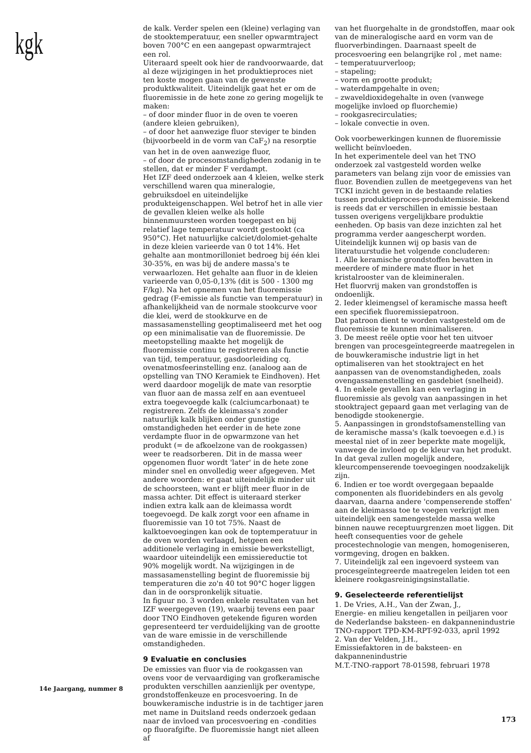kgk
14e Jaargang, nummer 8
de kalk. Verder spelen een (kleine) verlaging van de stooktemperatuur, een sneller opwarmtraject boven 700°C en een aangepast opwarmtraject een rol.
Uiteraard speelt ook hier de randvoorwaarde, dat al deze wijzigingen in het produktieproces niet ten koste mogen gaan van de gewenste produktkwaliteit. Uiteindelijk gaat het er om de fluoremissie in de hete zone zo gering mogelijk te maken:
– of door minder fluor in de oven te voeren (andere kleien gebruiken),
– of door het aanwezige fluor steviger te binden (bijvoorbeeld in de vorm van CaF<sub>2</sub>) na resorptie van het in de oven aanwezige fluor,
– of door de procesomstandigheden zodanig in te stellen, dat er minder F verdampt.
Het IZF deed onderzoek aan 4 kleien, welke sterk verschillend waren qua mineralogie, gebruiksdoel en uiteindelijke produkteigenschappen. Wel betrof het in alle vier de gevallen kleien welke als holle binnenmuursteen worden toegepast en bij relatief lage temperatuur wordt gestookt (ca 950°C). Het natuurlijke calciet/dolomiet-gehalte in deze kleien varieerde van 0 tot 14%. Het gehalte aan montmorilloniet bedroeg bij één klei 30-35%, en was bij de andere massa's te verwaarlozen. Het gehalte aan fluor in de kleien varieerde van 0,05-0,13% (dit is 500 - 1300 mg F/kg). Na het opnemen van het fluoremissie gedrag (F-emissie als functie van temperatuur) in afhankelijkheid van de normale stookcurve voor die klei, werd de stookkurve en de massasamenstelling geoptimaliseerd met het oog op een minimalisatie van de fluoremissie. De meetopstelling maakte het mogelijk de fluoremissie continu te registreren als functie van tijd, temperatuur, gasdoorleiding cq. ovenatmosfeerinstelling enz. (analoog aan de opstelling van TNO Keramiek te Eindhoven). Het werd daardoor mogelijk de mate van resorptie van fluor aan de massa zelf en aan eventueel extra toegevoegde kalk (calciumcarbonaat) te registreren. Zelfs de kleimassa's zonder natuurlijk kalk blijken onder gunstige omstandigheden het eerder in de hete zone verdampte fluor in de opwarmzone van het produkt (= de afkoelzone van de rookgassen) weer te readsorberen. Dit in de massa weer opgenomen fluor wordt 'later' in de hete zone minder snel en onvolledig weer afgegeven. Met andere woorden: er gaat uiteindelijk minder uit de schoorsteen, want er blijft meer fluor in de massa achter. Dit effect is uiteraard sterker indien extra kalk aan de kleimassa wordt toegevoegd. De kalk zorgt voor een afname in fluoremissie van 10 tot 75%. Naast de kalktoevoegingen kan ook de toptemperatuur in de oven worden verlaagd, hetgeen een additionele verlaging in emissie bewerkstelligt, waardoor uiteindelijk een emissiereductie tot 90% mogelijk wordt. Na wijzigingen in de massasamenstelling begint de fluoremissie bij temperaturen die zo'n 40 tot 90°C hoger liggen dan in de oorspronkelijk situatie.
In figuur no. 3 worden enkele resultaten van het IZF weergegeven (19), waarbij tevens een paar door TNO Eindhoven getekende figuren worden gepresenteerd ter verduidelijking van de grootte van de ware emissie in de verschillende omstandigheden.
9 Evaluatie en conclusies
De emissies van fluor via de rookgassen van ovens voor de vervaardiging van grofkeramische produkten verschillen aanzienlijk per oventype, grondstoffenkeuze en procesvoering. In de bouwkeramische industrie is in de tachtiger jaren met name in Duitsland reeds onderzoek gedaan naar de invloed van procesvoering en -condities op fluorafgifte. De fluoremissie hangt niet alleen af
van het fluorgehalte in de grondstoffen, maar ook van de mineralogische aard en vorm van de fluorverbindingen. Daarnaast speelt de procesvoering een belangrijke rol , met name:
– temperatuurverloop;
– stapeling;
– vorm en grootte produkt;
– waterdampgehalte in oven;
– zwaveldioxidegehalte in oven (vanwege mogelijke invloed op fluorchemie)
– rookgasrecirculaties;
– lokale convectie in oven.
Ook voorbewerkingen kunnen de fluoremissie wellicht beïnvloeden.
In het experimentele deel van het TNO onderzoek zal vastgesteld worden welke parameters van belang zijn voor de emissies van fluor. Bovendien zullen de meetgegevens van het TCKI inzicht geven in de bestaande relaties tussen produktieproces-produktemissie. Bekend is reeds dat er verschillen in emissie bestaan tussen overigens vergelijkbare produktie eenheden. Op basis van deze inzichten zal het programma verder aangescherpt worden.
Uiteindelijk kunnen wij op basis van de literatuurstudie het volgende concluderen:
1. Alle keramische grondstoffen bevatten in meerdere of mindere mate fluor in het kristalrooster van de kleimineralen.
Het fluorvrij maken van grondstoffen is ondoenlijk.
2. Ieder kleimengsel of keramische massa heeft een specifiek fluoremissiepatroon.
Dat patroon dient te worden vastgesteld om de fluoremissie te kunnen minimaliseren.
3. De meest reële optie voor het ten uitvoer brengen van procesgeïntegreerde maatregelen in de bouwkeramische industrie ligt in het optimaliseren van het stooktraject en het aanpassen van de ovenomstandigheden, zoals ovengassamenstelling en gasdebiet (snelheid).
4. In enkele gevallen kan een verlaging in fluoremissie als gevolg van aanpassingen in het stooktraject gepaard gaan met verlaging van de benodigde stookenergie.
5. Aanpassingen in grondstofsamenstelling van de keramische massa's (kalk toevoegen e.d.) is meestal niet of in zeer beperkte mate mogelijk, vanwege de invloed op de kleur van het produkt. In dat geval zullen mogelijk andere, kleurcompenserende toevoegingen noodzakelijk zijn.
6. Indien er toe wordt overgegaan bepaalde componenten als fluoridebinders en als gevolg daarvan, daarna andere 'compenserende stoffen' aan de kleimassa toe te voegen verkrijgt men uiteindelijk een samengestelde massa welke binnen nauwe receptuurgrenzen moet liggen. Dit heeft consequenties voor de gehele procestechnologie van mengen, homogeniseren, vormgeving, drogen en bakken.
7. Uiteindelijk zal een ingevoerd systeem van procesgeïntegreerde maatregelen leiden tot een kleinere rookgasreinigingsinstallatie.
9. Geselecteerde referentielijst
1. De Vries, A.H., Van der Zwan, J.,
Energie- en milieu kengetallen in peiljaren voor de Nederlandse baksteen- en dakpannenindustrie
TNO-rapport TPD-KM-RPT-92-033, april 1992
2. Van der Velden, J.H.,
Emissiefaktoren in de baksteen- en dakpannenindustrie
M.T.-TNO-rapport 78-01598, februari 1978
173